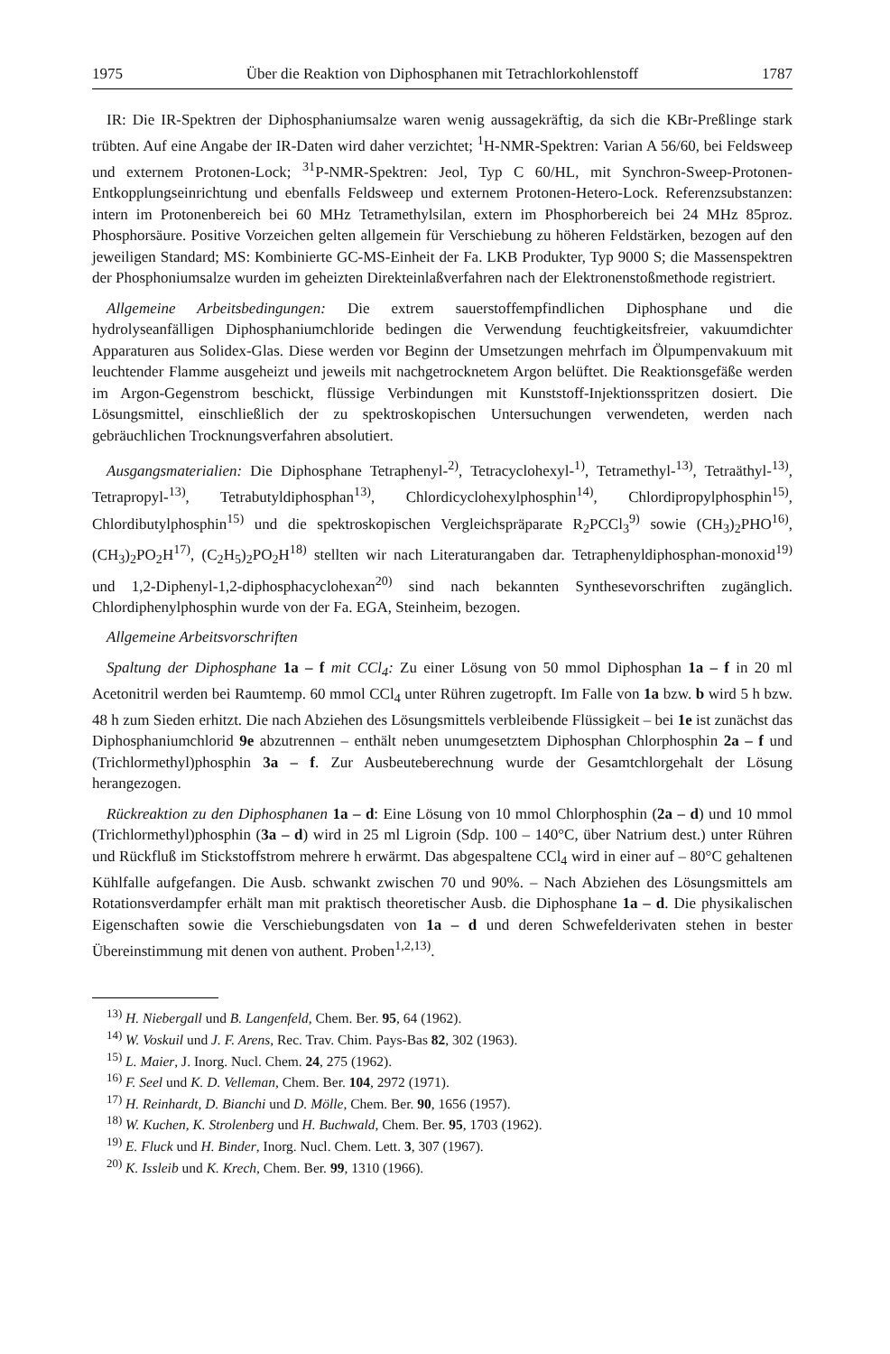1975 Über die Reaktion von Diphosphanen mit Tetrachlorkohlenstoff 1787
IR: Die IR-Spektren der Diphosphaniumsalze waren wenig aussagekräftig, da sich die KBr-Preßlinge stark trübten. Auf eine Angabe der IR-Daten wird daher verzichtet; <sup>1</sup>H-NMR-Spektren: Varian A 56/60, bei Feldsweep und externem Protonen-Lock; <sup>31</sup>P-NMR-Spektren: Jeol, Typ C 60/HL, mit Synchron-Sweep-Protonen-Entkopplungseinrichtung und ebenfalls Feldsweep und externem Protonen-Hetero-Lock. Referenzsubstanzen: intern im Protonenbereich bei 60 MHz Tetramethylsilan, extern im Phosphorbereich bei 24 MHz 85proz. Phosphorsäure. Positive Vorzeichen gelten allgemein für Verschiebung zu höheren Feldstärken, bezogen auf den jeweiligen Standard; MS: Kombinierte GC-MS-Einheit der Fa. LKB Produkter, Typ 9000 S; die Massenspektren der Phosphoniumsalze wurden im geheizten Direkteinlaßverfahren nach der Elektronenstoßmethode registriert.
Allgemeine Arbeitsbedingungen: Die extrem sauerstoffempfindlichen Diphosphane und die hydrolyseanfälligen Diphosphaniumchloride bedingen die Verwendung feuchtigkeitsfreier, vakuumdichter Apparaturen aus Solidex-Glas. Diese werden vor Beginn der Umsetzungen mehrfach im Ölpumpenvakuum mit leuchtender Flamme ausgeheizt und jeweils mit nachgetrocknetem Argon belüftet. Die Reaktionsgefäße werden im Argon-Gegenstrom beschickt, flüssige Verbindungen mit Kunststoff-Injektionsspritzen dosiert. Die Lösungsmittel, einschließlich der zu spektroskopischen Untersuchungen verwendeten, werden nach gebräuchlichen Trocknungsverfahren absolutiert.
Ausgangsmaterialien: Die Diphosphane Tetraphenyl-<sup>2)</sup>, Tetracyclohexyl-<sup>1)</sup>, Tetramethyl-<sup>13)</sup>, Tetraäthyl-<sup>13)</sup>, Tetrapropyl-<sup>13)</sup>, Tetrabutyldiphosphan<sup>13)</sup>, Chlordicyclohexylphosphin<sup>14)</sup>, Chlordipropylphosphin<sup>15)</sup>, Chlordibutylphosphin<sup>15)</sup> und die spektroskopischen Vergleichspräparate R<sub>2</sub>PCCl<sub>3</sub><sup>9)</sup> sowie (CH<sub>3</sub>)<sub>2</sub>PHO<sup>16)</sup>, (CH<sub>3</sub>)<sub>2</sub>PO<sub>2</sub>H<sup>17)</sup>, (C<sub>2</sub>H<sub>5</sub>)<sub>2</sub>PO<sub>2</sub>H<sup>18)</sup> stellten wir nach Literaturangaben dar. Tetraphenyldiphosphan-monoxid<sup>19)</sup> und 1,2-Diphenyl-1,2-diphosphacyclohexan<sup>20)</sup> sind nach bekannten Synthesevorschriften zugänglich. Chlordiphenylphosphin wurde von der Fa. EGA, Steinheim, bezogen.
Allgemeine Arbeitsvorschriften
Spaltung der Diphosphane 1a – f mit CCl<sub>4</sub>: Zu einer Lösung von 50 mmol Diphosphan 1a – f in 20 ml Acetonitril werden bei Raumtemp. 60 mmol CCl<sub>4</sub> unter Rühren zugetropft. Im Falle von 1a bzw. b wird 5 h bzw. 48 h zum Sieden erhitzt. Die nach Abziehen des Lösungsmittels verbleibende Flüssigkeit – bei 1e ist zunächst das Diphosphaniumchlorid 9e abzutrennen – enthält neben unumgesetztem Diphosphan Chlorphosphin 2a – f und (Trichlormethyl)phosphin 3a – f. Zur Ausbeuteberechnung wurde der Gesamtchlorgehalt der Lösung herangezogen.
Rückreaktion zu den Diphosphanen 1a – d: Eine Lösung von 10 mmol Chlorphosphin (2a – d) und 10 mmol (Trichlormethyl)phosphin (3a – d) wird in 25 ml Ligroin (Sdp. 100 – 140°C, über Natrium dest.) unter Rühren und Rückfluß im Stickstoffstrom mehrere h erwärmt. Das abgespaltene CCl<sub>4</sub> wird in einer auf – 80°C gehaltenen Kühlfalle aufgefangen. Die Ausb. schwankt zwischen 70 und 90%. – Nach Abziehen des Lösungsmittels am Rotationsverdampfer erhält man mit praktisch theoretischer Ausb. die Diphosphane 1a – d. Die physikalischen Eigenschaften sowie die Verschiebungsdaten von 1a – d und deren Schwefelderivaten stehen in bester Übereinstimmung mit denen von authent. Proben<sup>1,2,13)</sup>.
<sup>13)</sup> H. Niebergall und B. Langenfeld, Chem. Ber. 95, 64 (1962).
<sup>14)</sup> W. Voskuil und J. F. Arens, Rec. Trav. Chim. Pays-Bas 82, 302 (1963).
<sup>15)</sup> L. Maier, J. Inorg. Nucl. Chem. 24, 275 (1962).
<sup>16)</sup> F. Seel und K. D. Velleman, Chem. Ber. 104, 2972 (1971).
<sup>17)</sup> H. Reinhardt, D. Bianchi und D. Mölle, Chem. Ber. 90, 1656 (1957).
<sup>18)</sup> W. Kuchen, K. Strolenberg und H. Buchwald, Chem. Ber. 95, 1703 (1962).
<sup>19)</sup> E. Fluck und H. Binder, Inorg. Nucl. Chem. Lett. 3, 307 (1967).
<sup>20)</sup> K. Issleib und K. Krech, Chem. Ber. 99, 1310 (1966).